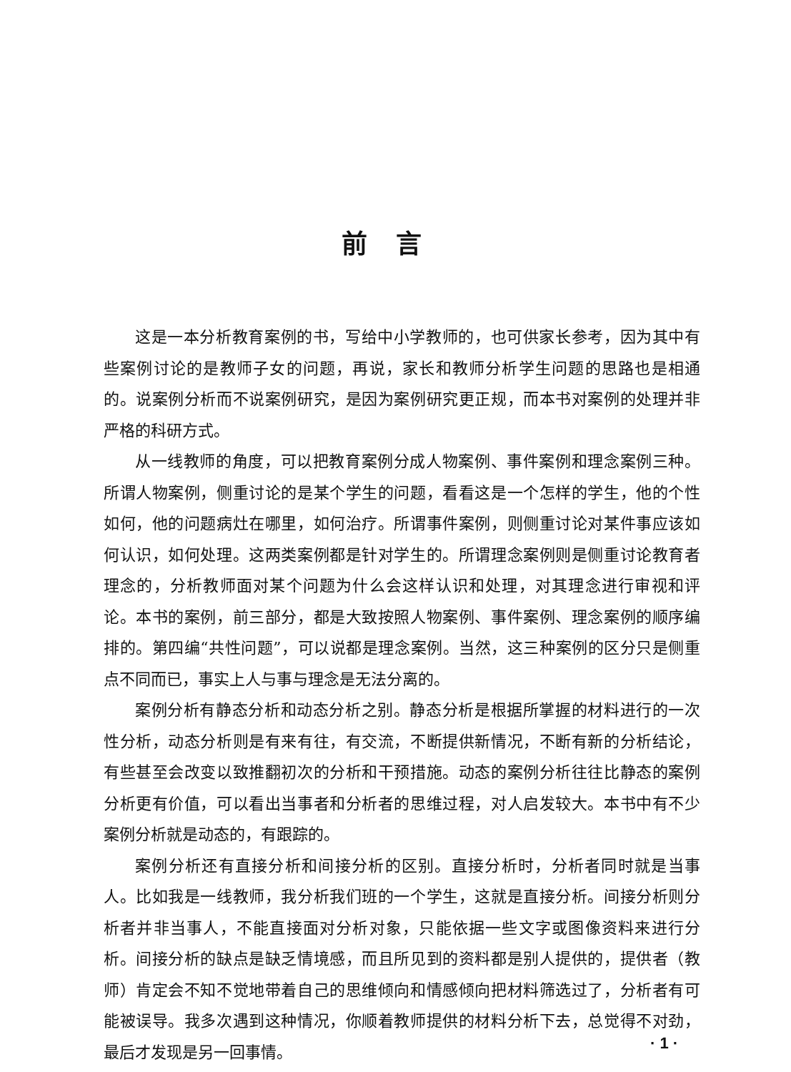前言
这是一本分析教育案例的书，写给中小学教师的，也可供家长参考，因为其中有些案例讨论的是教师子女的问题，再说，家长和教师分析学生问题的思路也是相通的。说案例分析而不说案例研究，是因为案例研究更正规，而本书对案例的处理并非严格的科研方式。
从一线教师的角度，可以把教育案例分成人物案例、事件案例和理念案例三种。所谓人物案例，侧重讨论的是某个学生的问题，看看这是一个怎样的学生，他的个性如何，他的问题病灶在哪里，如何治疗。所谓事件案例，则侧重讨论对某件事应该如何认识，如何处理。这两类案例都是针对学生的。所谓理念案例则是侧重讨论教育者理念的，分析教师面对某个问题为什么会这样认识和处理，对其理念进行审视和评论。本书的案例，前三部分，都是大致按照人物案例、事件案例、理念案例的顺序编排的。第四编“共性问题”，可以说都是理念案例。当然，这三种案例的区分只是侧重点不同而已，事实上人与事与理念是无法分离的。
案例分析有静态分析和动态分析之别。静态分析是根据所掌握的材料进行的一次性分析，动态分析则是有来有往，有交流，不断提供新情况，不断有新的分析结论，有些甚至会改变以致推翻初次的分析和干预措施。动态的案例分析往往比静态的案例分析更有价值，可以看出当事者和分析者的思维过程，对人启发较大。本书中有不少案例分析就是动态的，有跟踪的。
案例分析还有直接分析和间接分析的区别。直接分析时，分析者同时就是当事人。比如我是一线教师，我分析我们班的一个学生，这就是直接分析。间接分析则分析者并非当事人，不能直接面对分析对象，只能依据一些文字或图像资料来进行分析。间接分析的缺点是缺乏情境感，而且所见到的资料都是别人提供的，提供者（教师）肯定会不知不觉地带着自己的思维倾向和情感倾向把材料筛选过了，分析者有可能被误导。我多次遇到这种情况，你顺着教师提供的材料分析下去，总觉得不对劲，最后才发现是另一回事情。
· 1 ·